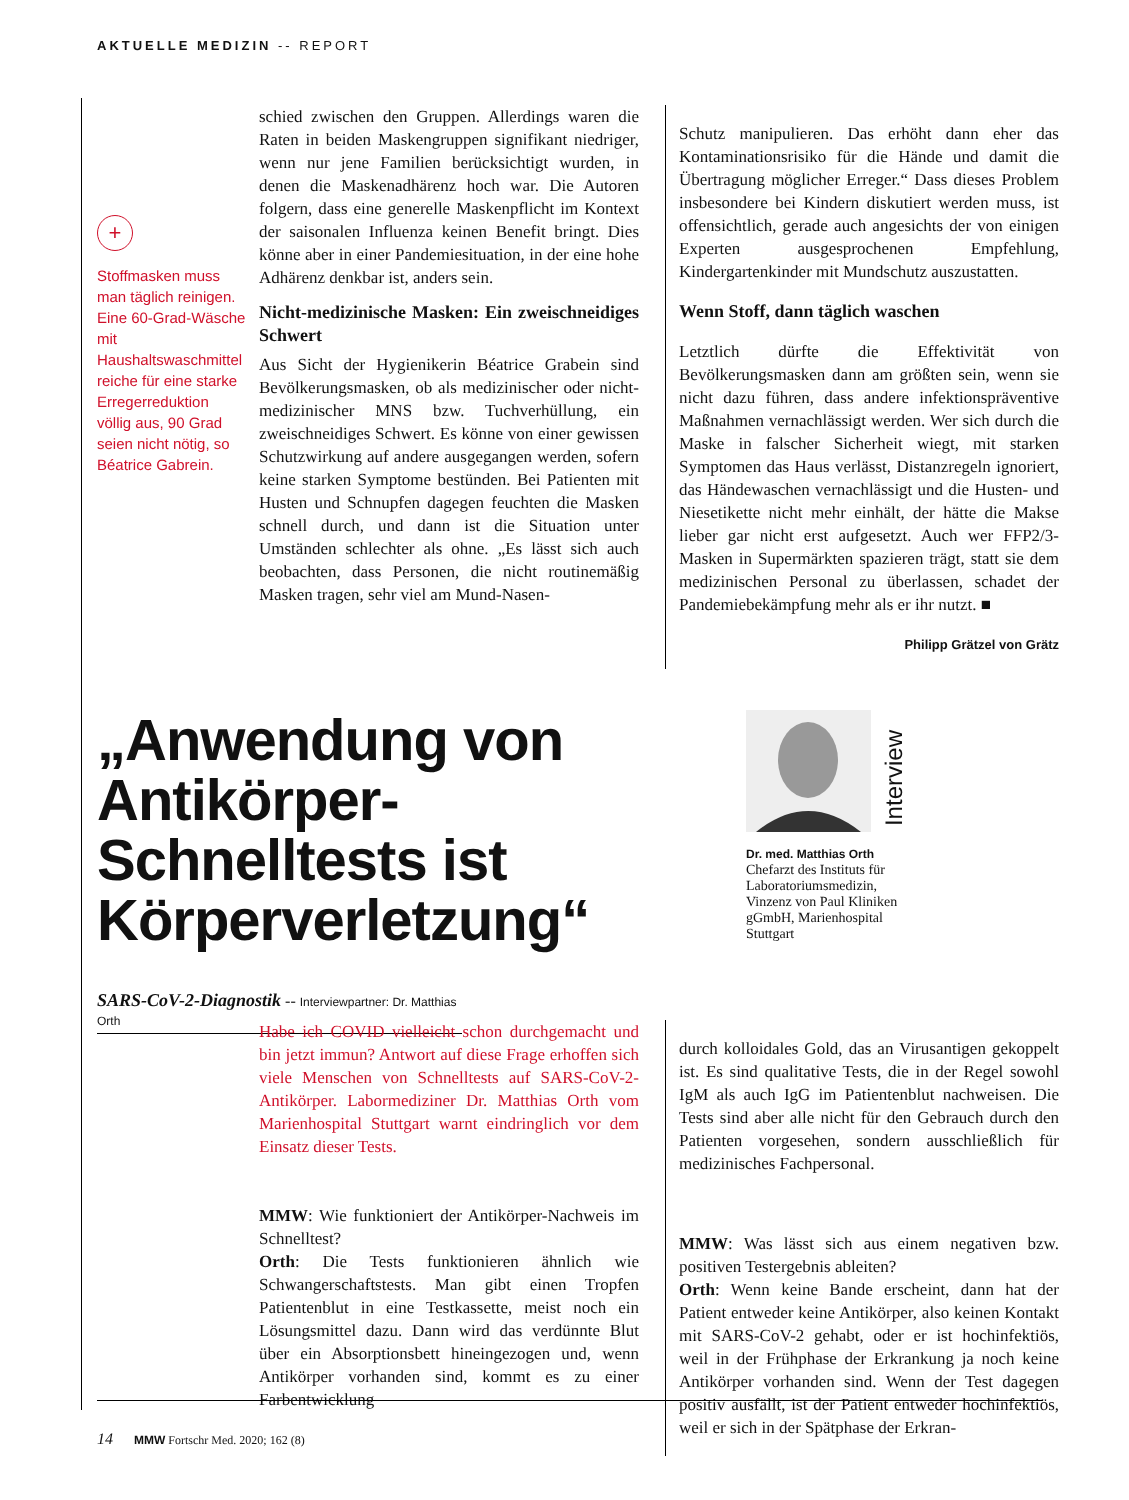AKTUELLE MEDIZIN -- REPORT
+
Stoffmasken muss man täglich reinigen. Eine 60-Grad-Wäsche mit Haushaltswaschmittel reiche für eine starke Erregerreduktion völlig aus, 90 Grad seien nicht nötig, so Béatrice Gabrein.
schied zwischen den Gruppen. Allerdings waren die Raten in beiden Maskengruppen signifikant niedriger, wenn nur jene Familien berücksichtigt wurden, in denen die Maskenadhärenz hoch war. Die Autoren folgern, dass eine generelle Maskenpflicht im Kontext der saisonalen Influenza keinen Benefit bringt. Dies könne aber in einer Pandemiesituation, in der eine hohe Adhärenz denkbar ist, anders sein.
Nicht-medizinische Masken: Ein zweischneidiges Schwert
Aus Sicht der Hygienikerin Béatrice Grabein sind Bevölkerungsmasken, ob als medizinischer oder nicht-medizinischer MNS bzw. Tuchverhüllung, ein zweischneidiges Schwert. Es könne von einer gewissen Schutzwirkung auf andere ausgegangen werden, sofern keine starken Symptome bestünden. Bei Patienten mit Husten und Schnupfen dagegen feuchten die Masken schnell durch, und dann ist die Situation unter Umständen schlechter als ohne. „Es lässt sich auch beobachten, dass Personen, die nicht routinemäßig Masken tragen, sehr viel am Mund-Nasen-
Schutz manipulieren. Das erhöht dann eher das Kontaminationsrisiko für die Hände und damit die Übertragung möglicher Erreger.“ Dass dieses Problem insbesondere bei Kindern diskutiert werden muss, ist offensichtlich, gerade auch angesichts der von einigen Experten ausgesprochenen Empfehlung, Kindergartenkinder mit Mundschutz auszustatten.
Wenn Stoff, dann täglich waschen
Letztlich dürfte die Effektivität von Bevölkerungsmasken dann am größten sein, wenn sie nicht dazu führen, dass andere infektionspräventive Maßnahmen vernachlässigt werden. Wer sich durch die Maske in falscher Sicherheit wiegt, mit starken Symptomen das Haus verlässt, Distanzregeln ignoriert, das Händewaschen vernachlässigt und die Husten- und Niesetikette nicht mehr einhält, der hätte die Makse lieber gar nicht erst aufgesetzt. Auch wer FFP2/3-Masken in Supermärkten spazieren trägt, statt sie dem medizinischen Personal zu überlassen, schadet der Pandemiebekämpfung mehr als er ihr nutzt. ■
Philipp Grätzel von Grätz
„Anwendung von Antikörper-Schnelltests ist Körperverletzung“
SARS-CoV-2-Diagnostik -- Interviewpartner: Dr. Matthias Orth
Interview
Dr. med. Matthias Orth
Chefarzt des Instituts für Laboratoriumsmedizin, Vinzenz von Paul Kliniken gGmbH, Marienhospital Stuttgart
Habe ich COVID vielleicht schon durchgemacht und bin jetzt immun? Antwort auf diese Frage erhoffen sich viele Menschen von Schnelltests auf SARS-CoV-2-Antikörper. Labormediziner Dr. Matthias Orth vom Marienhospital Stuttgart warnt eindringlich vor dem Einsatz dieser Tests.
MMW: Wie funktioniert der Antikörper-Nachweis im Schnelltest?
Orth: Die Tests funktionieren ähnlich wie Schwangerschaftstests. Man gibt einen Tropfen Patientenblut in eine Testkassette, meist noch ein Lösungsmittel dazu. Dann wird das verdünnte Blut über ein Absorptionsbett hineingezogen und, wenn Antikörper vorhanden sind, kommt es zu einer Farbentwicklung
durch kolloidales Gold, das an Virusantigen gekoppelt ist. Es sind qualitative Tests, die in der Regel sowohl IgM als auch IgG im Patientenblut nachweisen. Die Tests sind aber alle nicht für den Gebrauch durch den Patienten vorgesehen, sondern ausschließlich für medizinisches Fachpersonal.
MMW: Was lässt sich aus einem negativen bzw. positiven Testergebnis ableiten?
Orth: Wenn keine Bande erscheint, dann hat der Patient entweder keine Antikörper, also keinen Kontakt mit SARS-CoV-2 gehabt, oder er ist hochinfektiös, weil in der Frühphase der Erkrankung ja noch keine Antikörper vorhanden sind. Wenn der Test dagegen positiv ausfällt, ist der Patient entweder hochinfektiös, weil er sich in der Spätphase der Erkran-
14 MMW Fortschr Med. 2020; 162 (8)